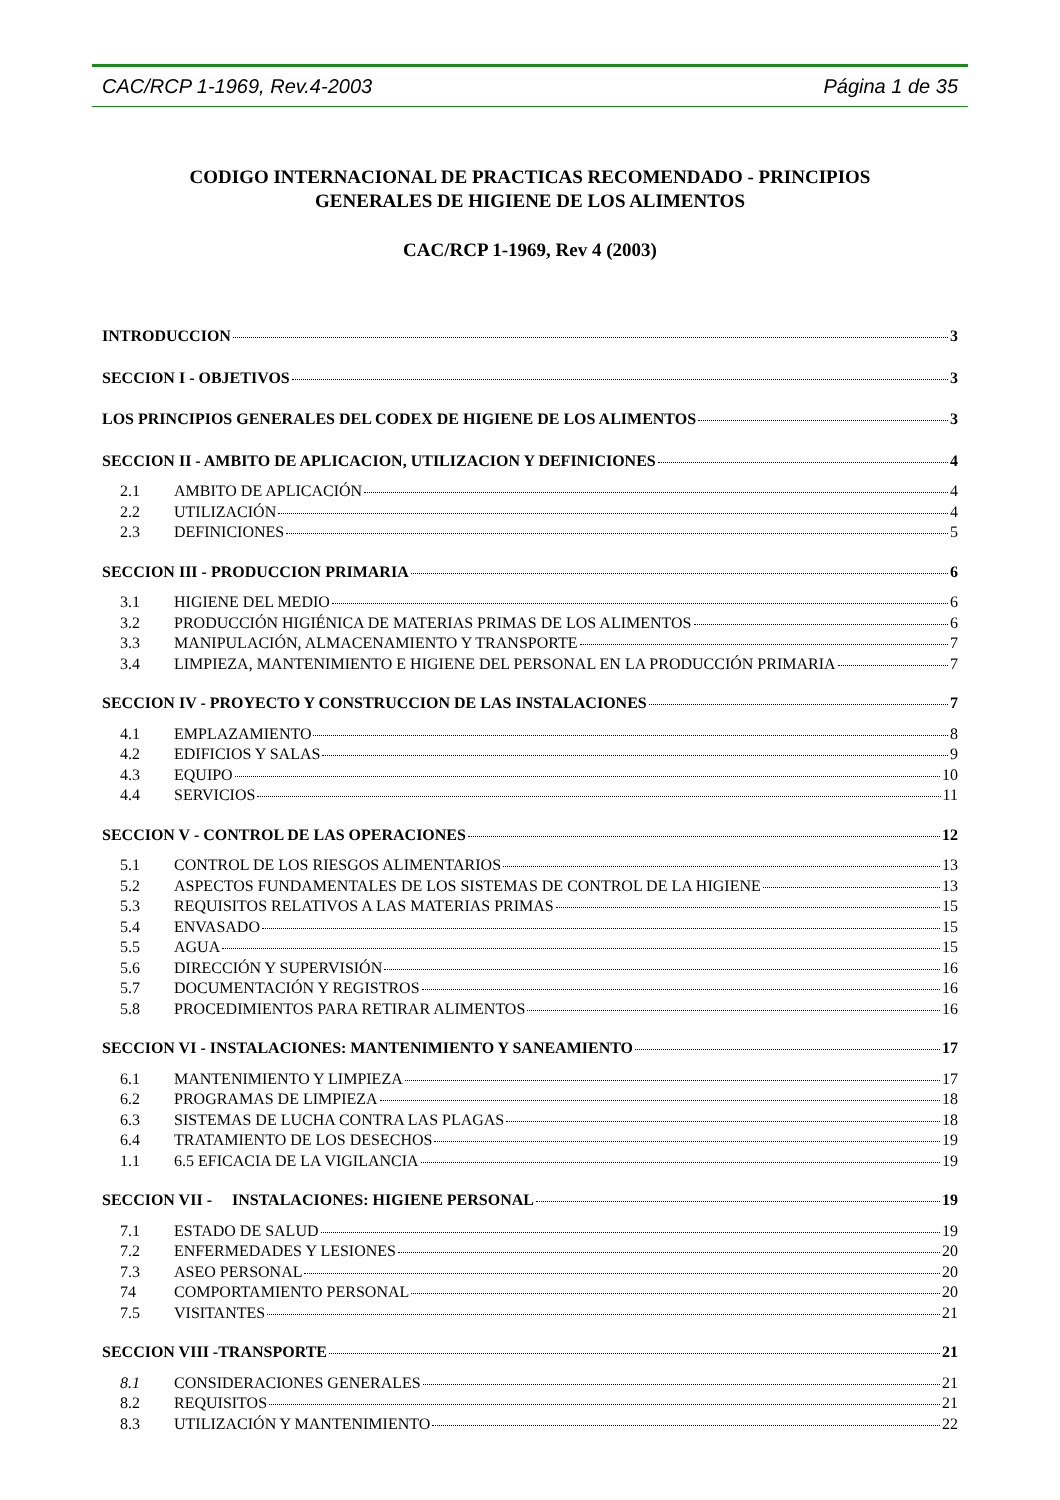CAC/RCP 1-1969, Rev.4-2003 Página 1 de 35
CODIGO INTERNACIONAL DE PRACTICAS RECOMENDADO - PRINCIPIOS
GENERALES DE HIGIENE DE LOS ALIMENTOS
CAC/RCP 1-1969, Rev 4 (2003)
INTRODUCCION 3
SECCION I - OBJETIVOS 3
LOS PRINCIPIOS GENERALES DEL CODEX DE HIGIENE DE LOS ALIMENTOS 3
SECCION II - AMBITO DE APLICACION, UTILIZACION Y DEFINICIONES 4
2.1 AMBITO DE APLICACIÓN 4
2.2 UTILIZACIÓN 4
2.3 DEFINICIONES 5
SECCION III - PRODUCCION PRIMARIA 6
3.1 HIGIENE DEL MEDIO 6
3.2 PRODUCCIÓN HIGIÉNICA DE MATERIAS PRIMAS DE LOS ALIMENTOS 6
3.3 MANIPULACIÓN, ALMACENAMIENTO Y TRANSPORTE 7
3.4 LIMPIEZA, MANTENIMIENTO E HIGIENE DEL PERSONAL EN LA PRODUCCIÓN PRIMARIA 7
SECCION IV - PROYECTO Y CONSTRUCCION DE LAS INSTALACIONES 7
4.1 EMPLAZAMIENTO 8
4.2 EDIFICIOS Y SALAS 9
4.3 EQUIPO 10
4.4 SERVICIOS 11
SECCION V - CONTROL DE LAS OPERACIONES 12
5.1 CONTROL DE LOS RIESGOS ALIMENTARIOS 13
5.2 ASPECTOS FUNDAMENTALES DE LOS SISTEMAS DE CONTROL DE LA HIGIENE 13
5.3 REQUISITOS RELATIVOS A LAS MATERIAS PRIMAS 15
5.4 ENVASADO 15
5.5 AGUA 15
5.6 DIRECCIÓN Y SUPERVISIÓN 16
5.7 DOCUMENTACIÓN Y REGISTROS 16
5.8 PROCEDIMIENTOS PARA RETIRAR ALIMENTOS 16
SECCION VI - INSTALACIONES: MANTENIMIENTO Y SANEAMIENTO 17
6.1 MANTENIMIENTO Y LIMPIEZA 17
6.2 PROGRAMAS DE LIMPIEZA 18
6.3 SISTEMAS DE LUCHA CONTRA LAS PLAGAS 18
6.4 TRATAMIENTO DE LOS DESECHOS 19
1.1 6.5 EFICACIA DE LA VIGILANCIA 19
SECCION VII - INSTALACIONES: HIGIENE PERSONAL 19
7.1 ESTADO DE SALUD 19
7.2 ENFERMEDADES Y LESIONES 20
7.3 ASEO PERSONAL 20
74 COMPORTAMIENTO PERSONAL 20
7.5 VISITANTES 21
SECCION VIII -TRANSPORTE 21
8.1 CONSIDERACIONES GENERALES 21
8.2 REQUISITOS 21
8.3 UTILIZACIÓN Y MANTENIMIENTO 22